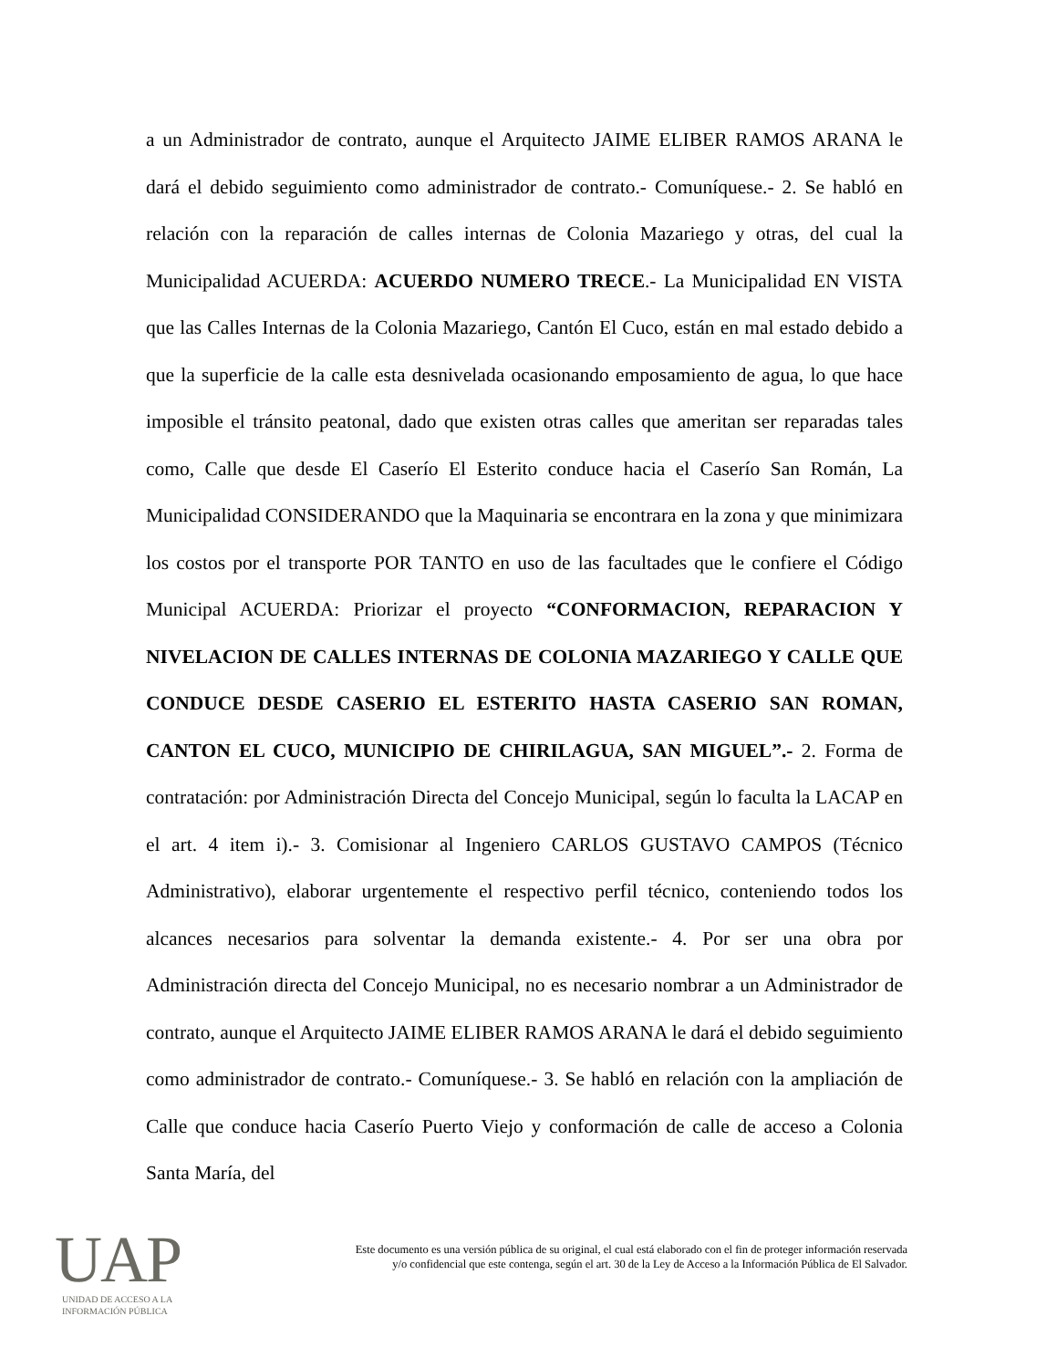a un Administrador de contrato, aunque el Arquitecto JAIME ELIBER RAMOS ARANA le dará el debido seguimiento como administrador de contrato.- Comuníquese.- 2. Se habló en relación con la reparación de calles internas de Colonia Mazariego y otras, del cual la Municipalidad ACUERDA: ACUERDO NUMERO TRECE.- La Municipalidad EN VISTA que las Calles Internas de la Colonia Mazariego, Cantón El Cuco, están en mal estado debido a que la superficie de la calle esta desnivelada ocasionando emposamiento de agua, lo que hace imposible el tránsito peatonal, dado que existen otras calles que ameritan ser reparadas tales como, Calle que desde El Caserío El Esterito conduce hacia el Caserío San Román, La Municipalidad CONSIDERANDO que la Maquinaria se encontrara en la zona y que minimizara los costos por el transporte POR TANTO en uso de las facultades que le confiere el Código Municipal ACUERDA: Priorizar el proyecto “CONFORMACION, REPARACION Y NIVELACION DE CALLES INTERNAS DE COLONIA MAZARIEGO Y CALLE QUE CONDUCE DESDE CASERIO EL ESTERITO HASTA CASERIO SAN ROMAN, CANTON EL CUCO, MUNICIPIO DE CHIRILAGUA, SAN MIGUEL”.- 2. Forma de contratación: por Administración Directa del Concejo Municipal, según lo faculta la LACAP en el art. 4 item i).- 3. Comisionar al Ingeniero CARLOS GUSTAVO CAMPOS (Técnico Administrativo), elaborar urgentemente el respectivo perfil técnico, conteniendo todos los alcances necesarios para solventar la demanda existente.- 4. Por ser una obra por Administración directa del Concejo Municipal, no es necesario nombrar a un Administrador de contrato, aunque el Arquitecto JAIME ELIBER RAMOS ARANA le dará el debido seguimiento como administrador de contrato.- Comuníquese.- 3. Se habló en relación con la ampliación de Calle que conduce hacia Caserío Puerto Viejo y conformación de calle de acceso a Colonia Santa María, del
UAP
UNIDAD DE ACCESO A LA
INFORMACIÓN PÚBLICA
Este documento es una versión pública de su original, el cual está elaborado con el fin de proteger información reservada
y/o confidencial que este contenga, según el art. 30 de la Ley de Acceso a la Información Pública de El Salvador.